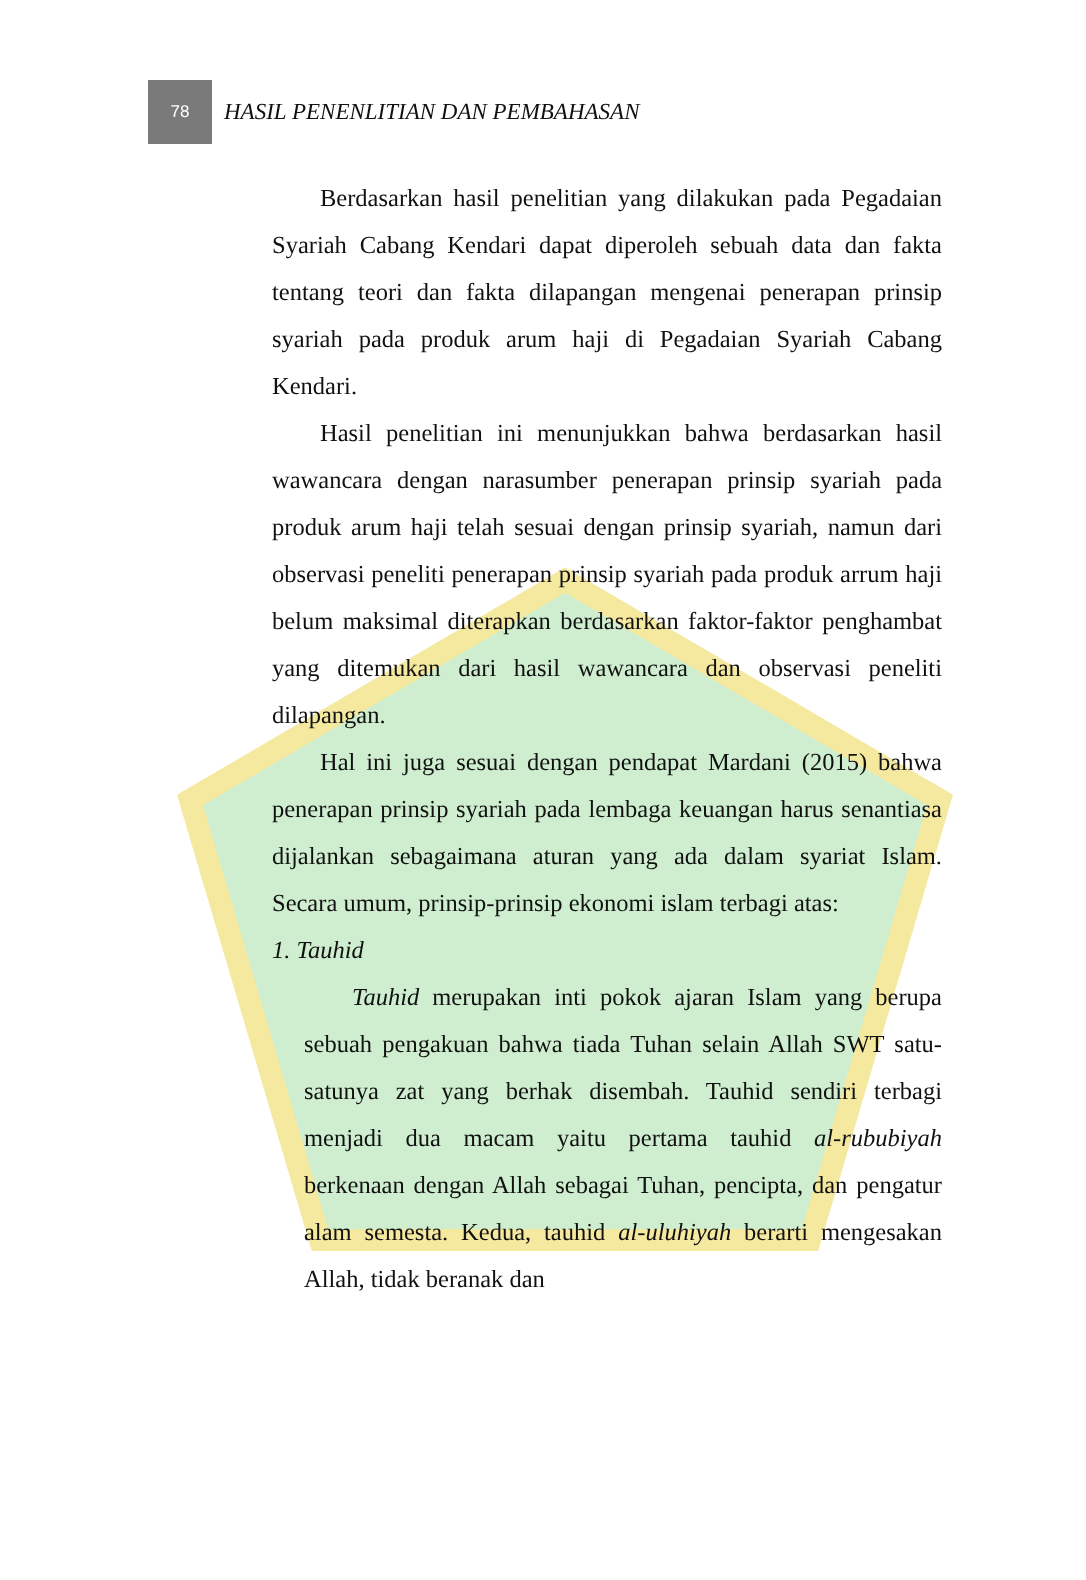78
HASIL PENENLITIAN DAN PEMBAHASAN
Berdasarkan hasil penelitian yang dilakukan pada Pegadaian Syariah Cabang Kendari dapat diperoleh sebuah data dan fakta tentang teori dan fakta dilapangan mengenai penerapan prinsip syariah pada produk arum haji di Pegadaian Syariah Cabang Kendari.
Hasil penelitian ini menunjukkan bahwa berdasarkan hasil wawancara dengan narasumber penerapan prinsip syariah pada produk arum haji telah sesuai dengan prinsip syariah, namun dari observasi peneliti penerapan prinsip syariah pada produk arrum haji belum maksimal diterapkan berdasarkan faktor-faktor penghambat yang ditemukan dari hasil wawancara dan observasi peneliti dilapangan.
Hal ini juga sesuai dengan pendapat Mardani (2015) bahwa penerapan prinsip syariah pada lembaga keuangan harus senantiasa dijalankan sebagaimana aturan yang ada dalam syariat Islam. Secara umum, prinsip-prinsip ekonomi islam terbagi atas:
1. Tauhid
Tauhid merupakan inti pokok ajaran Islam yang berupa sebuah pengakuan bahwa tiada Tuhan selain Allah SWT satu-satunya zat yang berhak disembah. Tauhid sendiri terbagi menjadi dua macam yaitu pertama tauhid al-rububiyah berkenaan dengan Allah sebagai Tuhan, pencipta, dan pengatur alam semesta. Kedua, tauhid al-uluhiyah berarti mengesakan Allah, tidak beranak dan